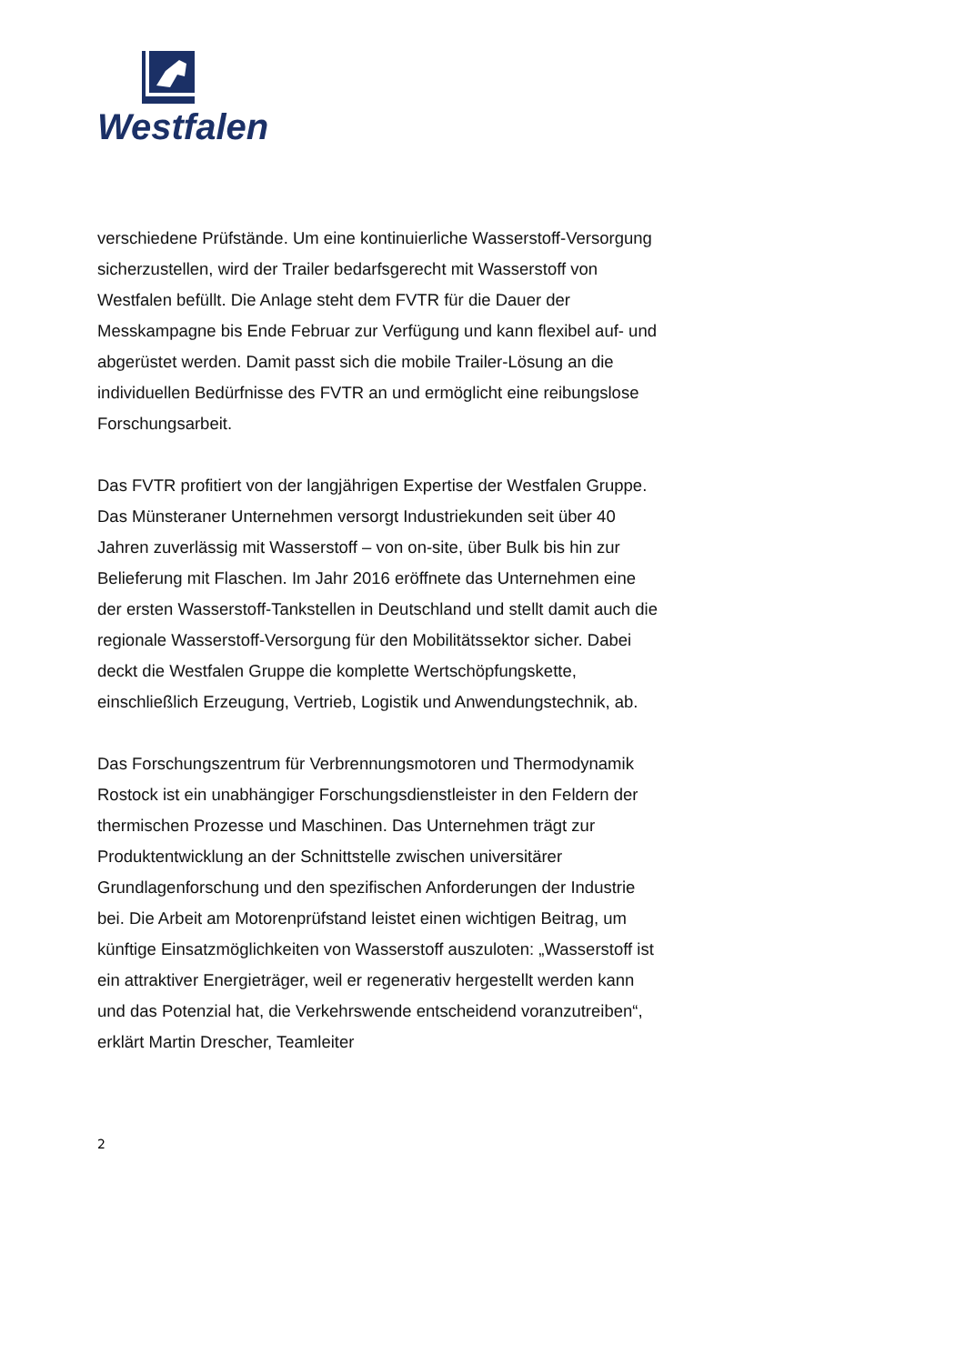Westfalen
verschiedene Prüfstände. Um eine kontinuierliche Wasserstoff-Versorgung sicherzustellen, wird der Trailer bedarfsgerecht mit Wasserstoff von Westfalen befüllt. Die Anlage steht dem FVTR für die Dauer der Messkampagne bis Ende Februar zur Verfügung und kann flexibel auf- und abgerüstet werden. Damit passt sich die mobile Trailer-Lösung an die individuellen Bedürfnisse des FVTR an und ermöglicht eine reibungslose Forschungsarbeit.
Das FVTR profitiert von der langjährigen Expertise der Westfalen Gruppe. Das Münsteraner Unternehmen versorgt Industriekunden seit über 40 Jahren zuverlässig mit Wasserstoff – von on-site, über Bulk bis hin zur Belieferung mit Flaschen. Im Jahr 2016 eröffnete das Unternehmen eine der ersten Wasserstoff-Tankstellen in Deutschland und stellt damit auch die regionale Wasserstoff-Versorgung für den Mobilitätssektor sicher. Dabei deckt die Westfalen Gruppe die komplette Wertschöpfungskette, einschließlich Erzeugung, Vertrieb, Logistik und Anwendungstechnik, ab.
Das Forschungszentrum für Verbrennungsmotoren und Thermodynamik Rostock ist ein unabhängiger Forschungsdienstleister in den Feldern der thermischen Prozesse und Maschinen. Das Unternehmen trägt zur Produktentwicklung an der Schnittstelle zwischen universitärer Grundlagenforschung und den spezifischen Anforderungen der Industrie bei. Die Arbeit am Motorenprüfstand leistet einen wichtigen Beitrag, um künftige Einsatzmöglichkeiten von Wasserstoff auszuloten: „Wasserstoff ist ein attraktiver Energieträger, weil er regenerativ hergestellt werden kann und das Potenzial hat, die Verkehrswende entscheidend voranzutreiben“, erklärt Martin Drescher, Teamleiter
2